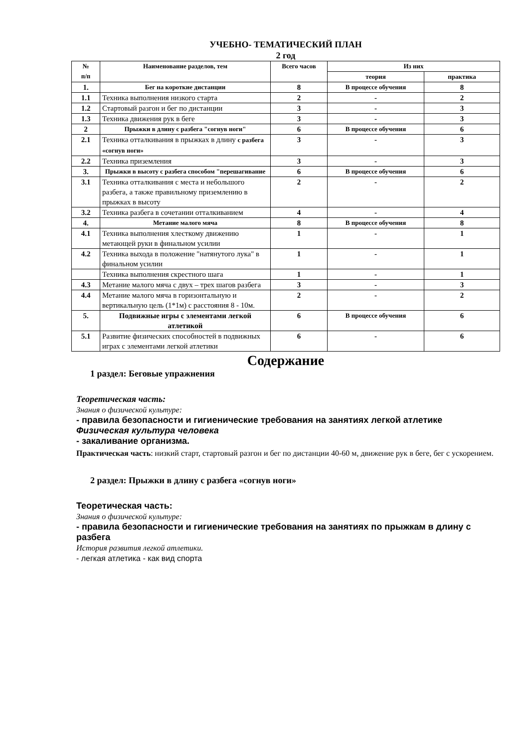УЧЕБНО- ТЕМАТИЧЕСКИЙ ПЛАН
2 год
| № п/п | Наименование разделов, тем | Всего часов | Из них | |
| --- | --- | --- | --- | --- |
| | | | теория | практика |
| 1. | Бег на короткие дистанции | 8 | В процессе обучения | 8 |
| 1.1 | Техника выполнения низкого старта | 2 | - | 2 |
| 1.2 | Стартовый разгон и бег по дистанции | 3 | - | 3 |
| 1.3 | Техника движения рук в беге | 3 | - | 3 |
| 2 | Прыжки в длину с разбега "согнув ноги" | 6 | В процессе обучения | 6 |
| 2.1 | Техника отталкивания в прыжках в длину с разбега «согнув ноги» | 3 | - | 3 |
| 2.2 | Техника приземления | 3 | - | 3 |
| 3. | Прыжки в высоту с разбега способом "перешагивание | 6 | В процессе обучения | 6 |
| 3.1 | Техника отталкивания с места и небольшого разбега, а также правильному приземлению в прыжках в высоту | 2 | - | 2 |
| 3.2 | Техника разбега в сочетании отталкиванием | 4 | - | 4 |
| 4. | Метание малого мяча | 8 | В процессе обучения | 8 |
| 4.1 | Техника выполнения хлесткому движению метающей руки в финальном усилии | 1 | - | 1 |
| 4.2 | Техника выхода в положение "натянутого лука" в финальном усилии | 1 | - | 1 |
| | Техника выполнения скрестного шага | 1 | - | 1 |
| 4.3 | Метание малого мяча с двух – трех шагов разбега | 3 | - | 3 |
| 4.4 | Метание малого мяча в горизонтальную и вертикальную цель (1*1м) с расстояния 8 - 10м. | 2 | - | 2 |
| 5. | Подвижные игры с элементами легкой атлетикой | 6 | В процессе обучения | 6 |
| 5.1 | Развитие физических способностей в подвижных играх с элементами легкой атлетики | 6 | - | 6 |
Содержание
1 раздел: Беговые упражнения
Теоретическая часть:
Знания о физической культуре:
- правила безопасности и гигиенические требования на занятиях легкой атлетике
Физическая культура человека
- закаливание организма.
Практическая часть: низкий старт, стартовый разгон и бег по дистанции 40-60 м, движение рук в беге, бег с ускорением.
2 раздел: Прыжки в длину с разбега «согнув ноги»
Теоретическая часть:
Знания о физической культуре:
- правила безопасности и гигиенические требования на занятиях по прыжкам в длину с разбега
История развития легкой атлетики.
- легкая атлетика - как вид спорта